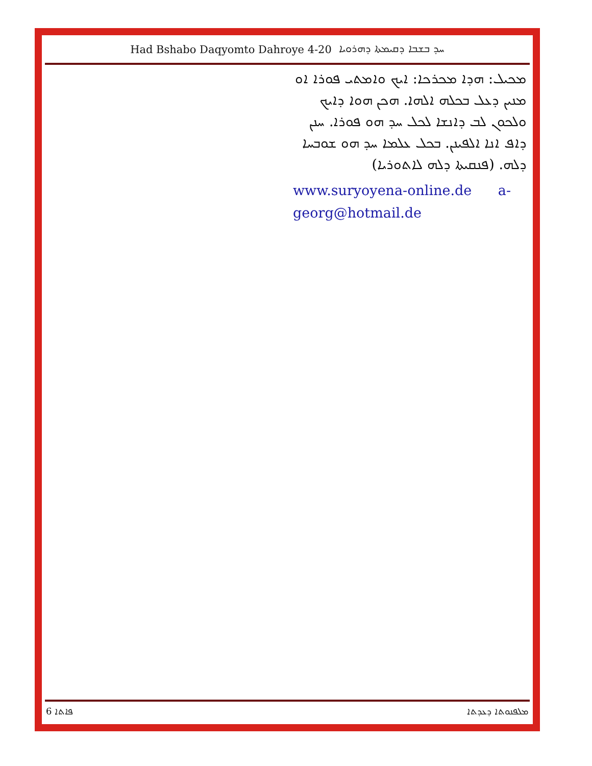Had Bshabo Daqyomto Dahroye 4-20 ܚܕ ܒܫܒܐ ܕܩܝܡܬܐ ܕܗܪܘܝܐ
ܡܟܝܠ: ܗܕܐ ܡܟܪܟܐ: ܐܝܟ ܘܐܡܬܝ ܦܘܪܐ ܐܘ ܡܢܝܢ ܕܥܠ ܒܟܠܗ ܐܠܗܐ. ܗܟܢ ܗܘܐ ܕܐܝܟ ܘܠܟܘܢ ܠܒ ܕܐܢܫܐ ܠܟܠ ܚܕ ܗܘ ܦܘܪܐ. ܚܢܢ ܕܐܦ ܐܢܐ ܐܠܦܝܢܢ. ܒܟܠ ܥܠܡܐ ܚܕ ܗܘ ܫܘܒܚܐ ܕܠܗ. (ܦܢܩܝܬܐ ܕܠܗ ܠܐܬܘܪܝܐ)
www.suryoyena-online.de a-georg@hotmail.de
6 ܦܐܬܐ ܡܠܦܢܘܬܐ ܕܥܕܬܐ